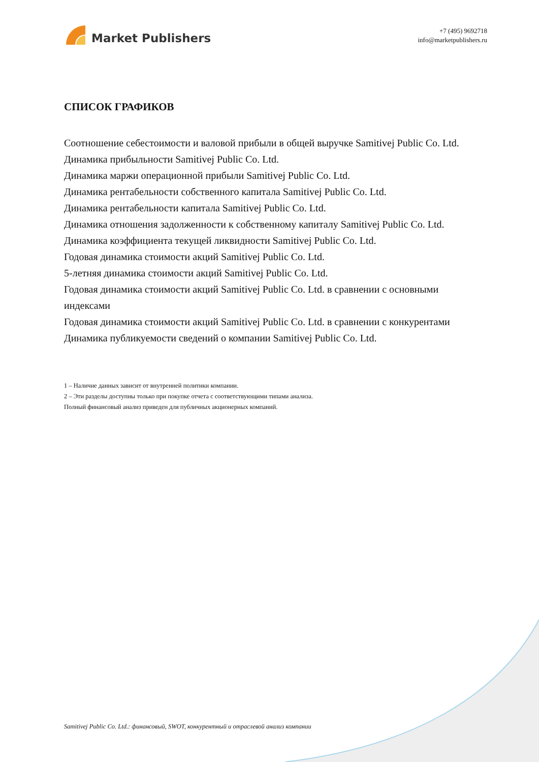Market Publishers
+7 (495) 9692718
info@marketpublishers.ru
СПИСОК ГРАФИКОВ
Соотношение себестоимости и валовой прибыли в общей выручке Samitivej Public Co. Ltd.
Динамика прибыльности Samitivej Public Co. Ltd.
Динамика маржи операционной прибыли Samitivej Public Co. Ltd.
Динамика рентабельности собственного капитала Samitivej Public Co. Ltd.
Динамика рентабельности капитала Samitivej Public Co. Ltd.
Динамика отношения задолженности к собственному капиталу Samitivej Public Co. Ltd.
Динамика коэффициента текущей ликвидности Samitivej Public Co. Ltd.
Годовая динамика стоимости акций Samitivej Public Co. Ltd.
5-летняя динамика стоимости акций Samitivej Public Co. Ltd.
Годовая динамика стоимости акций Samitivej Public Co. Ltd. в сравнении с основными индексами
Годовая динамика стоимости акций Samitivej Public Co. Ltd. в сравнении с конкурентами
Динамика публикуемости сведений о компании Samitivej Public Co. Ltd.
1 – Наличие данных зависит от внутренней политики компании.
2 – Эти разделы доступны только при покупке отчета с соответствующими типами анализа.
Полный финансовый анализ приведен для публичных акционерных компаний.
Samitivej Public Co. Ltd.: финансовый, SWOT, конкурентный и отраслевой анализ компании